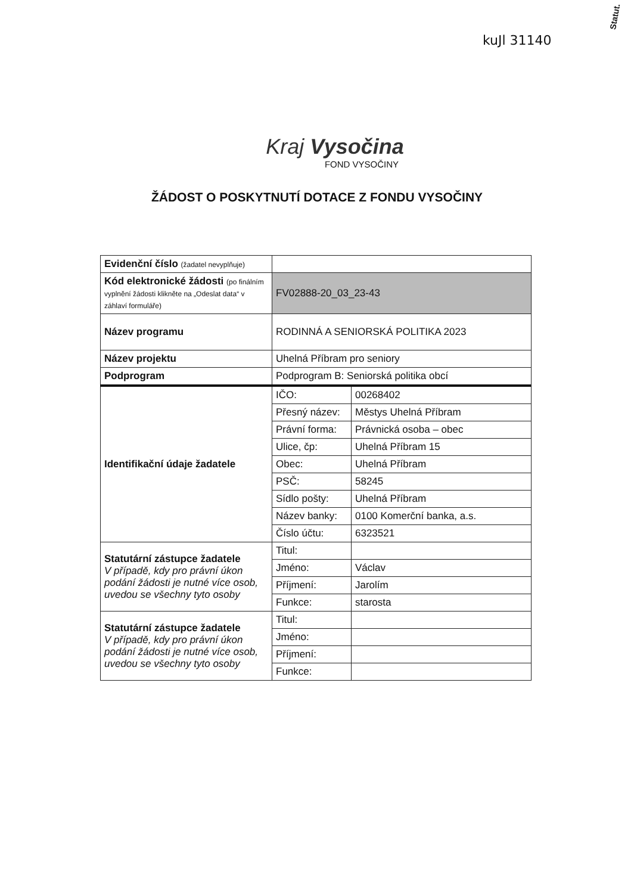kuJl 31140
Statut.
Kraj Vysočina
FOND VYSOČINY
ŽÁDOST O POSKYTNUTÍ DOTACE Z FONDU VYSOČINY
| Evidenční číslo (žadatel nevyplňuje) | | |
| Kód elektronické žádosti (po finálním vyplnění žádosti klikněte na „Odeslat data“ v záhlaví formuláře) | FV02888-20_03_23-43 | |
| Název programu | RODINNÁ A SENIORSKÁ POLITIKA 2023 | |
| Název projektu | Uhelná Příbram pro seniory | |
| Podprogram | Podprogram B: Seniorská politika obcí | |
| Identifikační údaje žadatele | IČO: | 00268402 |
| | Přesný název: | Městys Uhelná Příbram |
| | Právní forma: | Právnická osoba – obec |
| | Ulice, čp: | Uhelná Příbram 15 |
| | Obec: | Uhelná Příbram |
| | PSČ: | 58245 |
| | Sídlo pošty: | Uhelná Příbram |
| | Název banky: | 0100 Komerční banka, a.s. |
| | Číslo účtu: | 6323521 |
| Statutární zástupce žadatele V případě, kdy pro právní úkon podání žádosti je nutné více osob, uvedou se všechny tyto osoby | Titul: | |
| | Jméno: | Václav |
| | Příjmení: | Jarolím |
| | Funkce: | starosta |
| Statutární zástupce žadatele V případě, kdy pro právní úkon podání žádosti je nutné více osob, uvedou se všechny tyto osoby | Titul: | |
| | Jméno: | |
| | Příjmení: | |
| | Funkce: | |